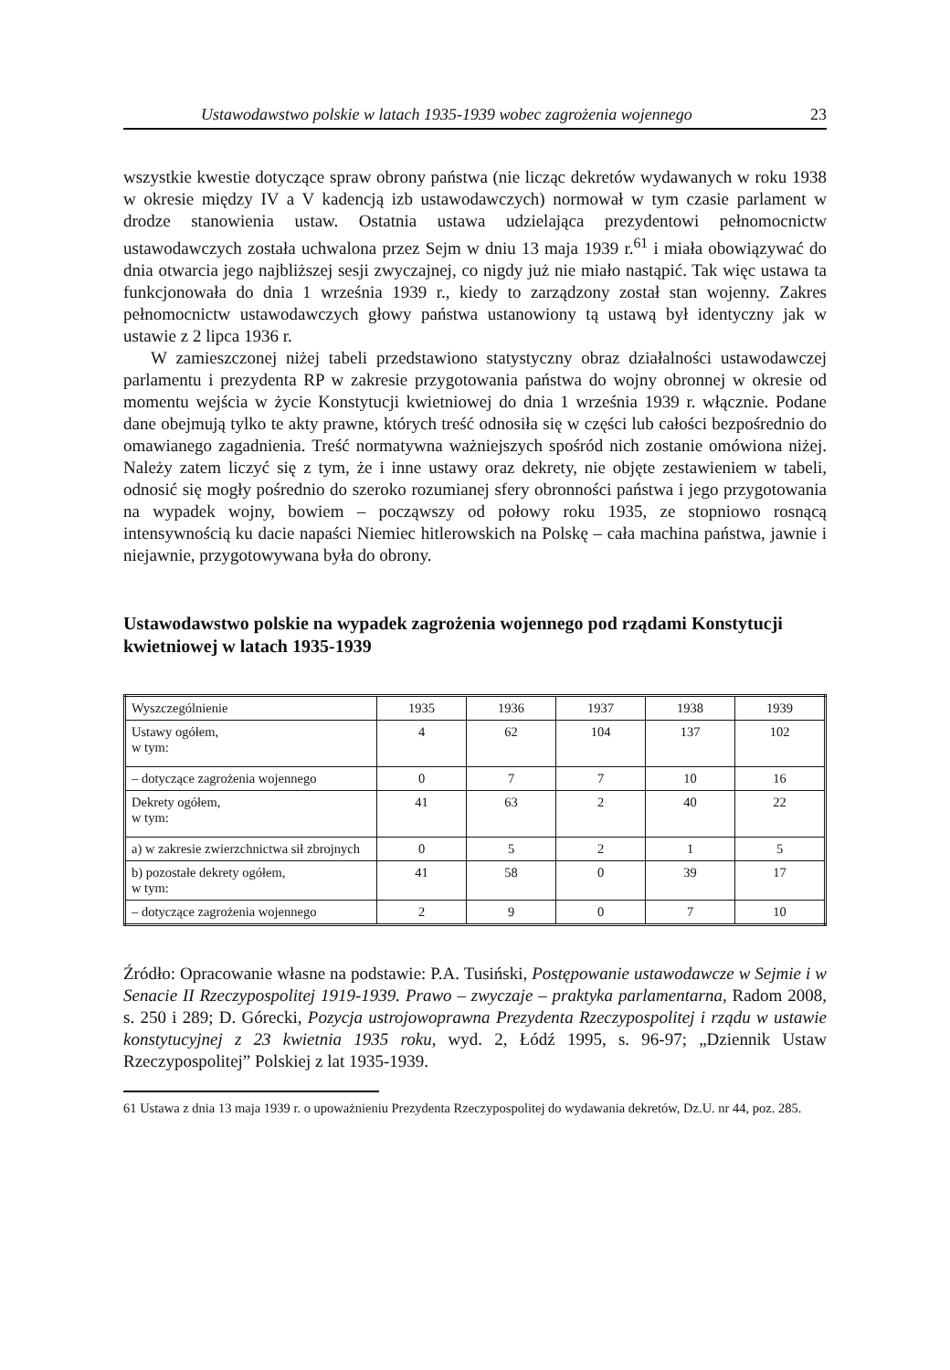Ustawodawstwo polskie w latach 1935-1939 wobec zagrożenia wojennego 23
wszystkie kwestie dotyczące spraw obrony państwa (nie licząc dekretów wydawanych w roku 1938 w okresie między IV a V kadencją izb ustawodawczych) normował w tym czasie parlament w drodze stanowienia ustaw. Ostatnia ustawa udzielająca prezydentowi pełnomocnictw ustawodawczych została uchwalona przez Sejm w dniu 13 maja 1939 r.<sup>61</sup> i miała obowiązywać do dnia otwarcia jego najbliższej sesji zwyczajnej, co nigdy już nie miało nastąpić. Tak więc ustawa ta funkcjonowała do dnia 1 września 1939 r., kiedy to zarządzony został stan wojenny. Zakres pełnomocnictw ustawodawczych głowy państwa ustanowiony tą ustawą był identyczny jak w ustawie z 2 lipca 1936 r.
W zamieszczonej niżej tabeli przedstawiono statystyczny obraz działalności ustawodawczej parlamentu i prezydenta RP w zakresie przygotowania państwa do wojny obronnej w okresie od momentu wejścia w życie Konstytucji kwietniowej do dnia 1 września 1939 r. włącznie. Podane dane obejmują tylko te akty prawne, których treść odnosiła się w części lub całości bezpośrednio do omawianego zagadnienia. Treść normatywna ważniejszych spośród nich zostanie omówiona niżej. Należy zatem liczyć się z tym, że i inne ustawy oraz dekrety, nie objęte zestawieniem w tabeli, odnosić się mogły pośrednio do szeroko rozumianej sfery obronności państwa i jego przygotowania na wypadek wojny, bowiem – począwszy od połowy roku 1935, ze stopniowo rosnącą intensywnością ku dacie napaści Niemiec hitlerowskich na Polskę – cała machina państwa, jawnie i niejawnie, przygotowywana była do obrony.
Ustawodawstwo polskie na wypadek zagrożenia wojennego pod rządami Konstytucji kwietniowej w latach 1935-1939
| Wyszczególnienie | 1935 | 1936 | 1937 | 1938 | 1939 |
| --- | --- | --- | --- | --- | --- |
| Ustawy ogółem, w tym: | 4 | 62 | 104 | 137 | 102 |
| – dotyczące zagrożenia wojennego | 0 | 7 | 7 | 10 | 16 |
| Dekrety ogółem, w tym: | 41 | 63 | 2 | 40 | 22 |
| a) w zakresie zwierzchnictwa sił zbrojnych | 0 | 5 | 2 | 1 | 5 |
| b) pozostałe dekrety ogółem, w tym: | 41 | 58 | 0 | 39 | 17 |
| – dotyczące zagrożenia wojennego | 2 | 9 | 0 | 7 | 10 |
Źródło: Opracowanie własne na podstawie: P.A. Tusiński, Postępowanie ustawodawcze w Sejmie i w Senacie II Rzeczypospolitej 1919-1939. Prawo – zwyczaje – praktyka parlamentarna, Radom 2008, s. 250 i 289; D. Górecki, Pozycja ustrojowoprawna Prezydenta Rzeczypospolitej i rządu w ustawie konstytucyjnej z 23 kwietnia 1935 roku, wyd. 2, Łódź 1995, s. 96-97; „Dziennik Ustaw Rzeczypospolitej” Polskiej z lat 1935-1939.
61 Ustawa z dnia 13 maja 1939 r. o upoważnieniu Prezydenta Rzeczypospolitej do wydawania dekretów, Dz.U. nr 44, poz. 285.